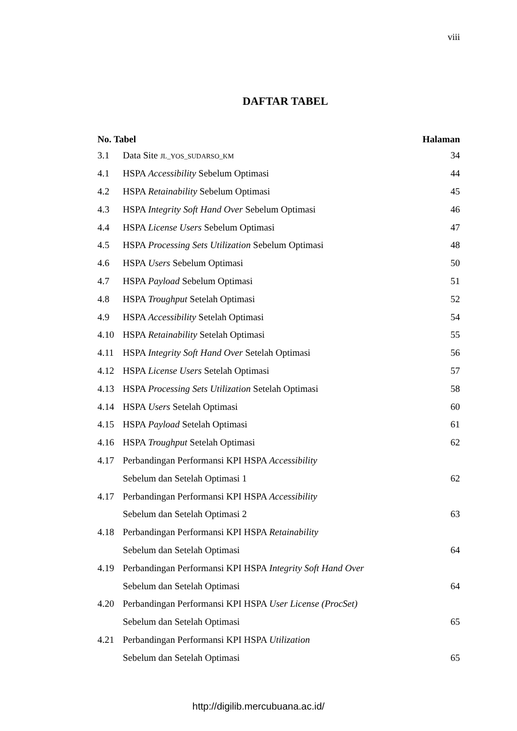viii
DAFTAR TABEL
| No. Tabel | | Halaman |
| --- | --- | --- |
| 3.1 | Data Site JL_YOS_SUDARSO_KM | 34 |
| 4.1 | HSPA Accessibility Sebelum Optimasi | 44 |
| 4.2 | HSPA Retainability Sebelum Optimasi | 45 |
| 4.3 | HSPA Integrity Soft Hand Over Sebelum Optimasi | 46 |
| 4.4 | HSPA License Users Sebelum Optimasi | 47 |
| 4.5 | HSPA Processing Sets Utilization Sebelum Optimasi | 48 |
| 4.6 | HSPA Users Sebelum Optimasi | 50 |
| 4.7 | HSPA Payload Sebelum Optimasi | 51 |
| 4.8 | HSPA Troughput Setelah Optimasi | 52 |
| 4.9 | HSPA Accessibility Setelah Optimasi | 54 |
| 4.10 | HSPA Retainability Setelah Optimasi | 55 |
| 4.11 | HSPA Integrity Soft Hand Over Setelah Optimasi | 56 |
| 4.12 | HSPA License Users Setelah Optimasi | 57 |
| 4.13 | HSPA Processing Sets Utilization Setelah Optimasi | 58 |
| 4.14 | HSPA Users Setelah Optimasi | 60 |
| 4.15 | HSPA Payload Setelah Optimasi | 61 |
| 4.16 | HSPA Troughput Setelah Optimasi | 62 |
| 4.17 | Perbandingan Performansi KPI HSPA Accessibility | |
| | Sebelum dan Setelah Optimasi 1 | 62 |
| 4.17 | Perbandingan Performansi KPI HSPA Accessibility | |
| | Sebelum dan Setelah Optimasi 2 | 63 |
| 4.18 | Perbandingan Performansi KPI HSPA Retainability | |
| | Sebelum dan Setelah Optimasi | 64 |
| 4.19 | Perbandingan Performansi KPI HSPA Integrity Soft Hand Over | |
| | Sebelum dan Setelah Optimasi | 64 |
| 4.20 | Perbandingan Performansi KPI HSPA User License (ProcSet) | |
| | Sebelum dan Setelah Optimasi | 65 |
| 4.21 | Perbandingan Performansi KPI HSPA Utilization | |
| | Sebelum dan Setelah Optimasi | 65 |
http://digilib.mercubuana.ac.id/